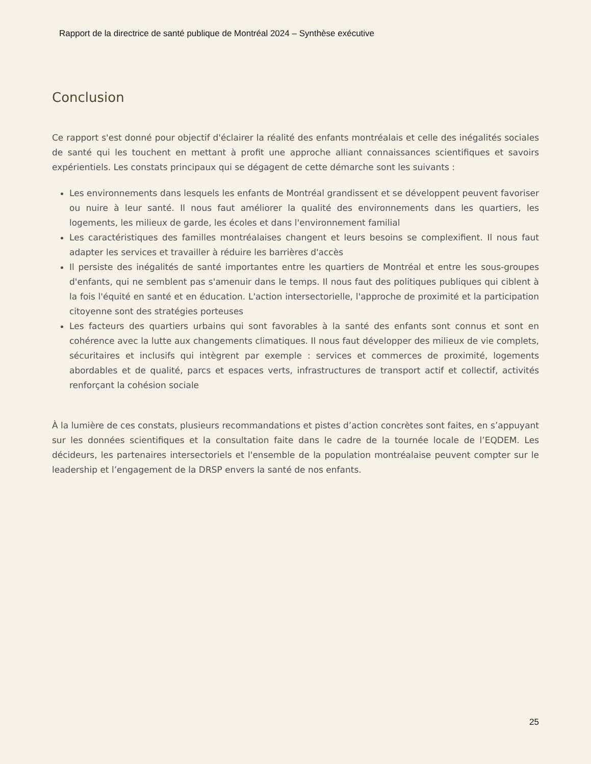Rapport de la directrice de santé publique de Montréal 2024 – Synthèse exécutive
Conclusion
Ce rapport s'est donné pour objectif d'éclairer la réalité des enfants montréalais et celle des inégalités sociales de santé qui les touchent en mettant à profit une approche alliant connaissances scientifiques et savoirs expérientiels. Les constats principaux qui se dégagent de cette démarche sont les suivants :
Les environnements dans lesquels les enfants de Montréal grandissent et se développent peuvent favoriser ou nuire à leur santé. Il nous faut améliorer la qualité des environnements dans les quartiers, les logements, les milieux de garde, les écoles et dans l'environnement familial
Les caractéristiques des familles montréalaises changent et leurs besoins se complexifient. Il nous faut adapter les services et travailler à réduire les barrières d'accès
Il persiste des inégalités de santé importantes entre les quartiers de Montréal et entre les sous-groupes d'enfants, qui ne semblent pas s'amenuir dans le temps. Il nous faut des politiques publiques qui ciblent à la fois l'équité en santé et en éducation. L'action intersectorielle, l'approche de proximité et la participation citoyenne sont des stratégies porteuses
Les facteurs des quartiers urbains qui sont favorables à la santé des enfants sont connus et sont en cohérence avec la lutte aux changements climatiques. Il nous faut développer des milieux de vie complets, sécuritaires et inclusifs qui intègrent par exemple : services et commerces de proximité, logements abordables et de qualité, parcs et espaces verts, infrastructures de transport actif et collectif, activités renforçant la cohésion sociale
À la lumière de ces constats, plusieurs recommandations et pistes d’action concrètes sont faites, en s’appuyant sur les données scientifiques et la consultation faite dans le cadre de la tournée locale de l’EQDEM. Les décideurs, les partenaires intersectoriels et l'ensemble de la population montréalaise peuvent compter sur le leadership et l’engagement de la DRSP envers la santé de nos enfants.
25